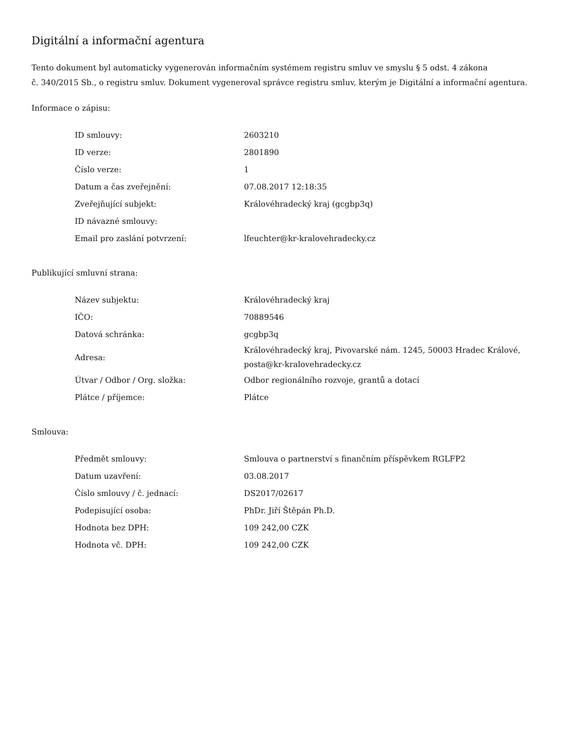Digitální a informační agentura
Tento dokument byl automaticky vygenerován informačním systémem registru smluv ve smyslu § 5 odst. 4 zákona
č. 340/2015 Sb., o registru smluv. Dokument vygeneroval správce registru smluv, kterým je Digitální a informační agentura.
Informace o zápisu:
| ID smlouvy: | 2603210 |
| ID verze: | 2801890 |
| Číslo verze: | 1 |
| Datum a čas zveřejnění: | 07.08.2017 12:18:35 |
| Zveřejňující subjekt: | Královéhradecký kraj (gcgbp3q) |
| ID návazné smlouvy: | |
| Email pro zaslání potvrzení: | lfeuchter@kr-kralovehradecky.cz |
Publikující smluvní strana:
| Název subjektu: | Královéhradecký kraj |
| IČO: | 70889546 |
| Datová schránka: | gcgbp3q |
| Adresa: | Královéhradecký kraj, Pivovarské nám. 1245, 50003 Hradec Králové, posta@kr-kralovehradecky.cz |
| Útvar / Odbor / Org. složka: | Odbor regionálního rozvoje, grantů a dotací |
| Plátce / příjemce: | Plátce |
Smlouva:
| Předmět smlouvy: | Smlouva o partnerství s finančním příspěvkem RGLFP2 |
| Datum uzavření: | 03.08.2017 |
| Číslo smlouvy / č. jednací: | DS2017/02617 |
| Podepisující osoba: | PhDr. Jiří Štěpán Ph.D. |
| Hodnota bez DPH: | 109 242,00 CZK |
| Hodnota vč. DPH: | 109 242,00 CZK |